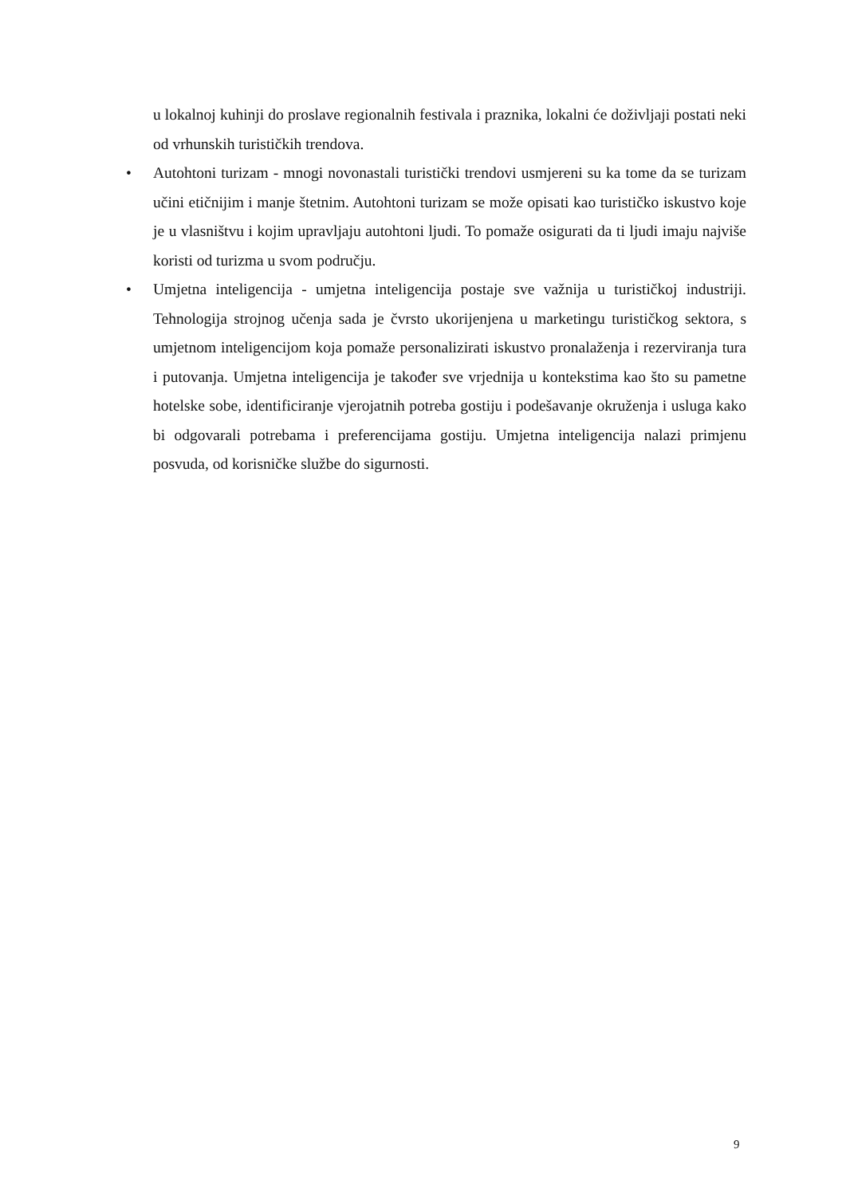u lokalnoj kuhinji do proslave regionalnih festivala i praznika, lokalni će doživljaji postati neki od vrhunskih turističkih trendova.
• Autohtoni turizam - mnogi novonastali turistički trendovi usmjereni su ka tome da se turizam učini etičnijim i manje štetnim. Autohtoni turizam se može opisati kao turističko iskustvo koje je u vlasništvu i kojim upravljaju autohtoni ljudi. To pomaže osigurati da ti ljudi imaju najviše koristi od turizma u svom području.
• Umjetna inteligencija - umjetna inteligencija postaje sve važnija u turističkoj industriji. Tehnologija strojnog učenja sada je čvrsto ukorijenjena u marketingu turističkog sektora, s umjetnom inteligencijom koja pomaže personalizirati iskustvo pronalaženja i rezerviranja tura i putovanja. Umjetna inteligencija je također sve vrjednija u kontekstima kao što su pametne hotelske sobe, identificiranje vjerojatnih potreba gostiju i podešavanje okruženja i usluga kako bi odgovarali potrebama i preferencijama gostiju. Umjetna inteligencija nalazi primjenu posvuda, od korisničke službe do sigurnosti.
9